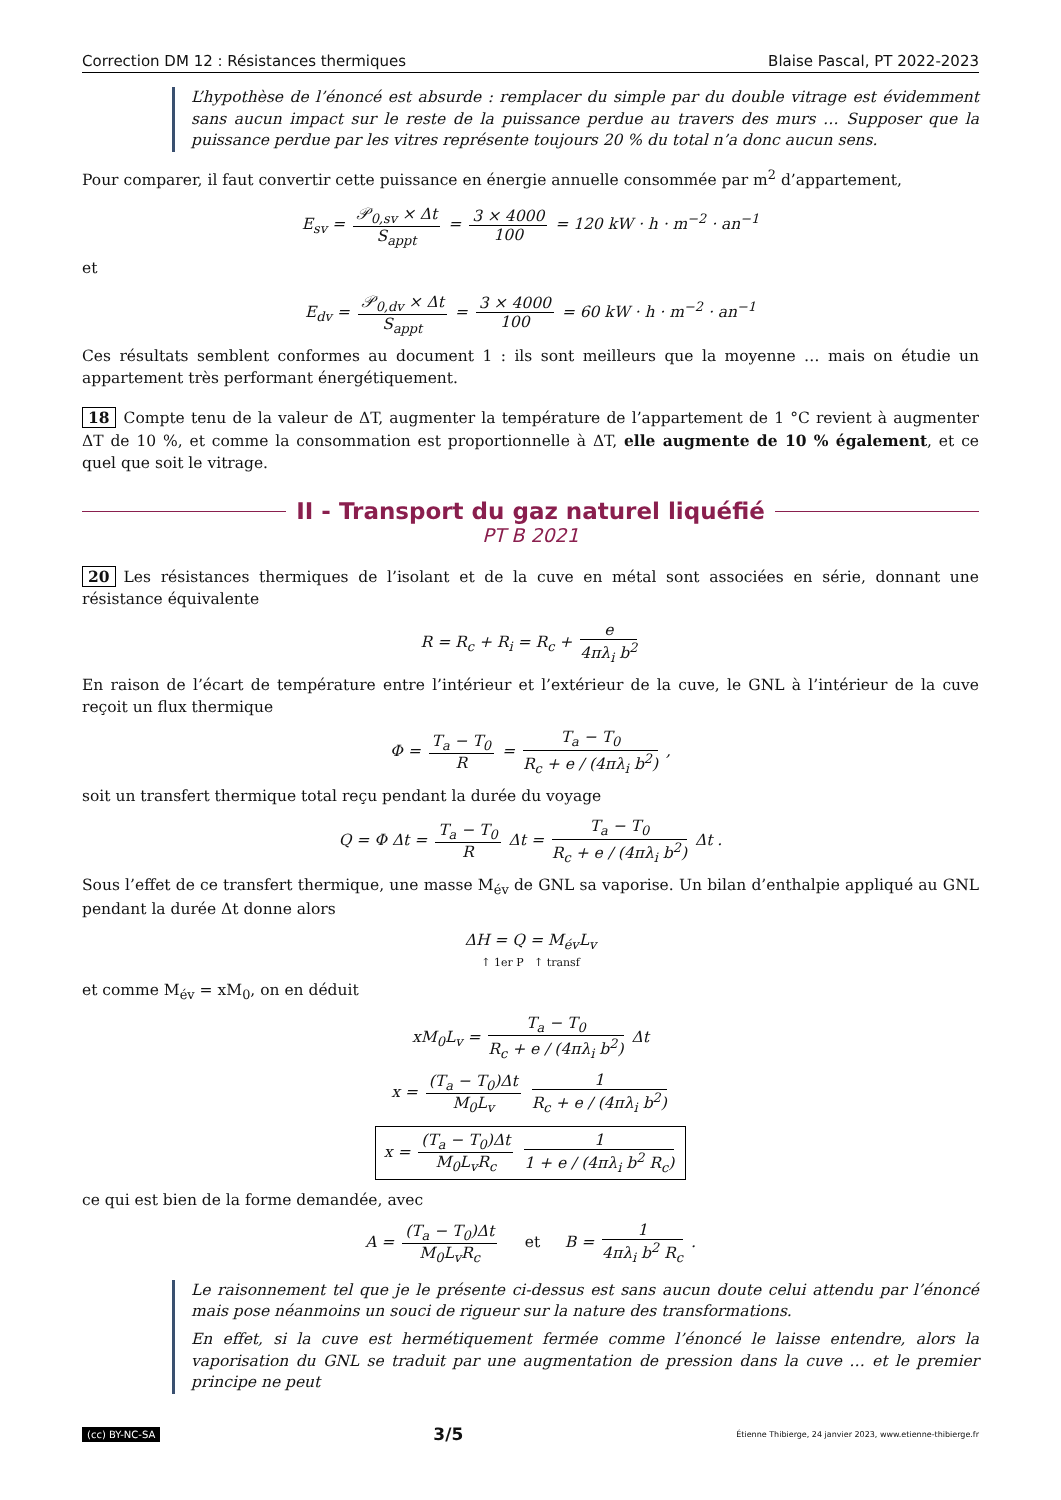Correction DM 12 : Résistances thermiques Blaise Pascal, PT 2022-2023
L’hypothèse de l’énoncé est absurde : remplacer du simple par du double vitrage est évidemment sans aucun impact sur le reste de la puissance perdue au travers des murs … Supposer que la puissance perdue par les vitres représente toujours 20 % du total n’a donc aucun sens.
Pour comparer, il faut convertir cette puissance en énergie annuelle consommée par m<sup>2</sup> d’appartement,
E<sub>sv</sub> = 𝒫<sub>0,sv</sub> × Δt S<sub>appt</sub> = 3 × 4000 100 = 120 kW · h · m<sup>−2</sup> · an<sup>−1</sup>
et
E<sub>dv</sub> = 𝒫<sub>0,dv</sub> × Δt S<sub>appt</sub> = 3 × 4000 100 = 60 kW · h · m<sup>−2</sup> · an<sup>−1</sup>
Ces résultats semblent conformes au document 1 : ils sont meilleurs que la moyenne … mais on étudie un appartement très performant énergétiquement.
18 Compte tenu de la valeur de ΔT, augmenter la température de l’appartement de 1 °C revient à augmenter ΔT de 10 %, et comme la consommation est proportionnelle à ΔT, elle augmente de 10 % également, et ce quel que soit le vitrage.
II - Transport du gaz naturel liquéfié
PT B 2021
20 Les résistances thermiques de l’isolant et de la cuve en métal sont associées en série, donnant une résistance équivalente
R = R<sub>c</sub> + R<sub>i</sub> = R<sub>c</sub> + e 4πλ<sub>i</sub> b<sup>2</sup>
En raison de l’écart de température entre l’intérieur et l’extérieur de la cuve, le GNL à l’intérieur de la cuve reçoit un flux thermique
Φ = T<sub>a</sub> − T<sub>0</sub> R = T<sub>a</sub> − T<sub>0</sub> R<sub>c</sub> + e / (4πλ<sub>i</sub> b<sup>2</sup>) ,
soit un transfert thermique total reçu pendant la durée du voyage
Q = Φ Δt = T<sub>a</sub> − T<sub>0</sub> R Δt = T<sub>a</sub> − T<sub>0</sub> R<sub>c</sub> + e / (4πλ<sub>i</sub> b<sup>2</sup>) Δt .
Sous l’effet de ce transfert thermique, une masse M<sub>év</sub> de GNL sa vaporise. Un bilan d’enthalpie appliqué au GNL pendant la durée Δt donne alors
ΔH = Q = M<sub>év</sub>L<sub>v</sub>
↑ 1er P ↑ transf
et comme M<sub>év</sub> = xM<sub>0</sub>, on en déduit
xM<sub>0</sub>L<sub>v</sub> = T<sub>a</sub> − T<sub>0</sub> R<sub>c</sub> + e / (4πλ<sub>i</sub> b<sup>2</sup>) Δt
x = (T<sub>a</sub> − T<sub>0</sub>)Δt M<sub>0</sub>L<sub>v</sub> 1 R<sub>c</sub> + e / (4πλ<sub>i</sub> b<sup>2</sup>)
x = (T<sub>a</sub> − T<sub>0</sub>)Δt M<sub>0</sub>L<sub>v</sub>R<sub>c</sub> 1 1 + e / (4πλ<sub>i</sub> b<sup>2</sup> R<sub>c</sub>)
ce qui est bien de la forme demandée, avec
A = (T<sub>a</sub> − T<sub>0</sub>)Δt M<sub>0</sub>L<sub>v</sub>R<sub>c</sub> et B = 1 4πλ<sub>i</sub> b<sup>2</sup> R<sub>c</sub> .
Le raisonnement tel que je le présente ci-dessus est sans aucun doute celui attendu par l’énoncé mais pose néanmoins un souci de rigueur sur la nature des transformations.
En effet, si la cuve est hermétiquement fermée comme l’énoncé le laisse entendre, alors la vaporisation du GNL se traduit par une augmentation de pression dans la cuve … et le premier principe ne peut
(cc) BY-NC-SA 3/5 Étienne Thibierge, 24 janvier 2023, www.etienne-thibierge.fr